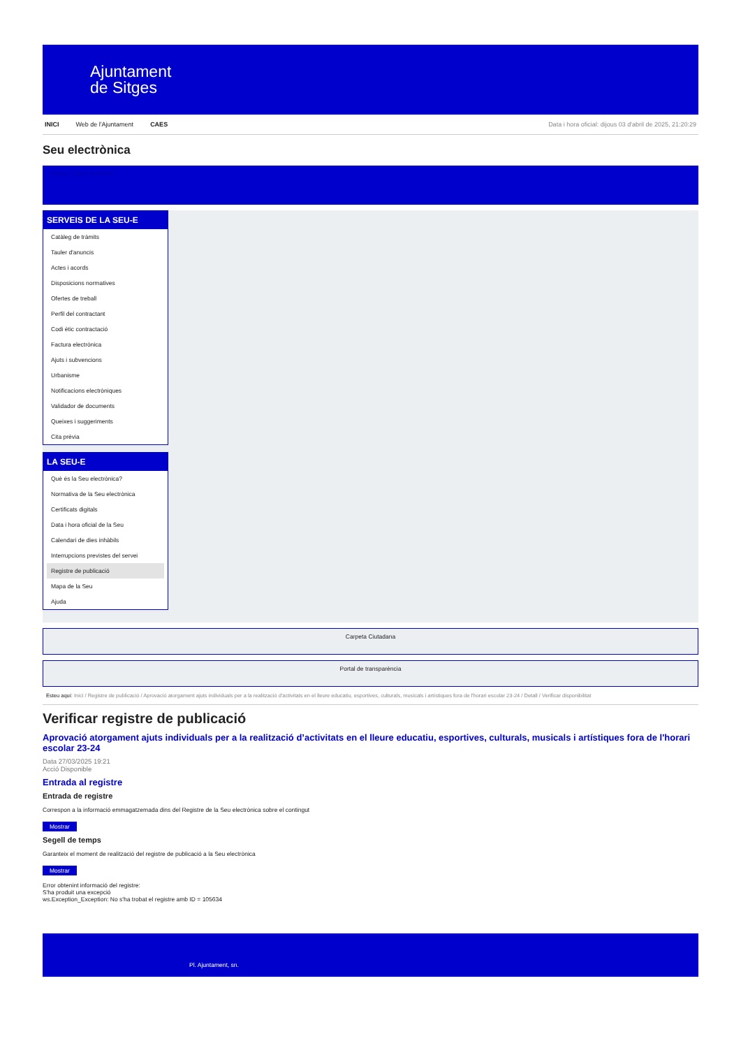Ajuntament
de Sitges
INICI Web de l'Ajuntament CAES Data i hora oficial: dijous 03 d'abril de 2025, 21:20:29
Seu electrònica
Obtenir còpia autèntica
SERVEIS DE LA SEU-E
Catàleg de tràmits
Tauler d'anuncis
Actes i acords
Disposicions normatives
Ofertes de treball
Perfil del contractant
Codi ètic contractació
Factura electrònica
Ajuts i subvencions
Urbanisme
Notificacions electròniques
Validador de documents
Queixes i suggeriments
Cita prèvia
LA SEU-E
Què és la Seu electrònica?
Normativa de la Seu electrònica
Certificats digitals
Data i hora oficial de la Seu
Calendari de dies inhàbils
Interrupcions previstes del servei
Registre de publicació
Mapa de la Seu
Ajuda
Carpeta Ciutadana
Portal de transparència
Esteu aquí: Inici / Registre de publicació / Aprovació atorgament ajuts individuals per a la realització d'activitats en el lleure educatiu, esportives, culturals, musicals i artístiques fora de l'horari escolar 23-24 / Detall / Verificar disponibilitat
Verificar registre de publicació
Aprovació atorgament ajuts individuals per a la realització d’activitats en el lleure educatiu, esportives, culturals, musicals i artístiques fora de l'horari escolar 23-24
Data 27/03/2025 19:21
Acció Disponible
Entrada al registre
Entrada de registre
Correspon a la informació emmagatzemada dins del Registre de la Seu electrònica sobre el contingut
Mostrar
Segell de temps
Garanteix el moment de realització del registre de publicació a la Seu electrònica
Mostrar
Error obtenint informació del registre:
S'ha produit una excepció
ws.Exception_Exception: No s'ha trobat el registre amb ID = 105634
Pl. Ajuntament, sn.